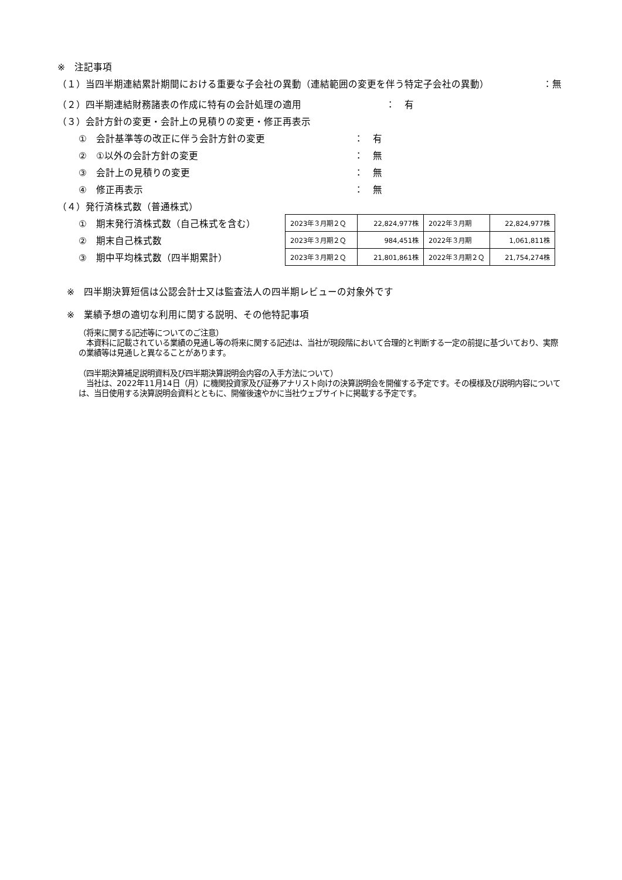※　注記事項
（１）当四半期連結累計期間における重要な子会社の異動（連結範囲の変更を伴う特定子会社の異動） ：無
（２）四半期連結財務諸表の作成に特有の会計処理の適用 ：　有
（３）会計方針の変更・会計上の見積りの変更・修正再表示
①　会計基準等の改正に伴う会計方針の変更 ：　有
②　①以外の会計方針の変更 ：　無
③　会計上の見積りの変更 ：　無
④　修正再表示 ：　無
（４）発行済株式数（普通株式）
①　期末発行済株式数（自己株式を含む）
②　期末自己株式数
③　期中平均株式数（四半期累計）
| 2023年３月期２Ｑ | 22,824,977株 | 2022年３月期 | 22,824,977株 |
| 2023年３月期２Ｑ | 984,451株 | 2022年３月期 | 1,061,811株 |
| 2023年３月期２Ｑ | 21,801,861株 | 2022年３月期２Ｑ | 21,754,274株 |
※　四半期決算短信は公認会計士又は監査法人の四半期レビューの対象外です
※　業績予想の適切な利用に関する説明、その他特記事項
（将来に関する記述等についてのご注意）
　本資料に記載されている業績の見通し等の将来に関する記述は、当社が現段階において合理的と判断する一定の前提に基づいており、実際の業績等は見通しと異なることがあります。
（四半期決算補足説明資料及び四半期決算説明会内容の入手方法について）
　当社は、2022年11月14日（月）に機関投資家及び証券アナリスト向けの決算説明会を開催する予定です。その模様及び説明内容については、当日使用する決算説明会資料とともに、開催後速やかに当社ウェブサイトに掲載する予定です。